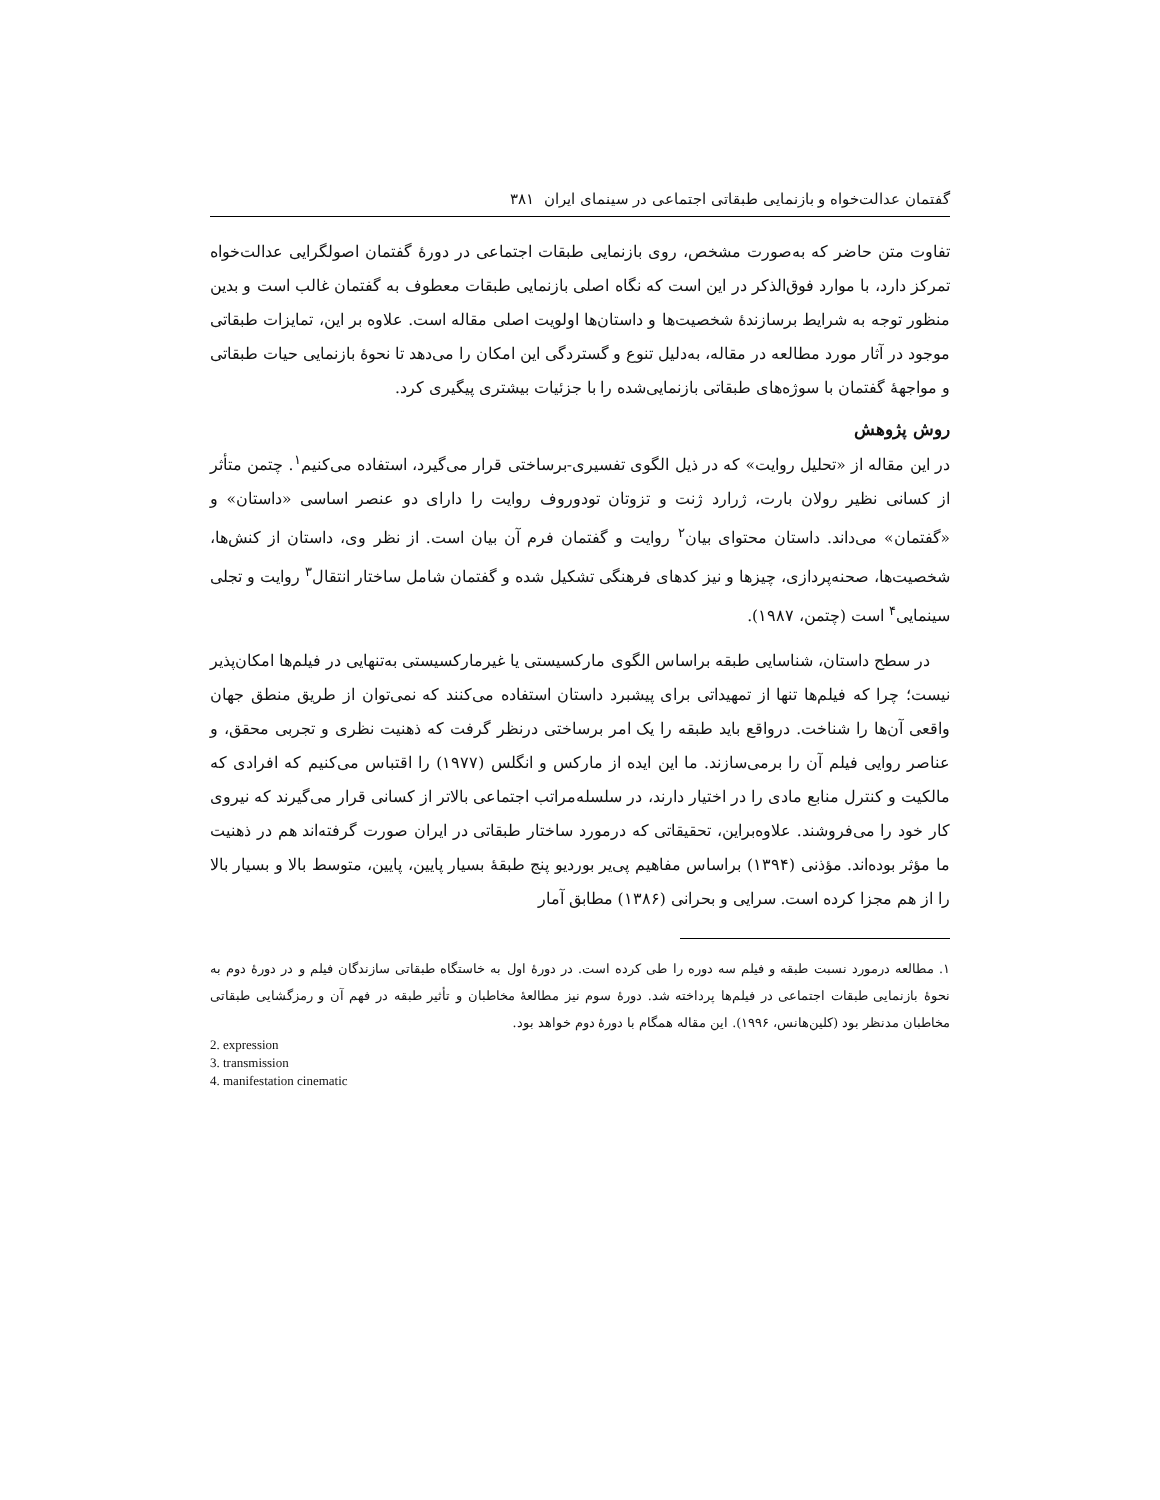گفتمان عدالت‌خواه و بازنمایی طبقاتی اجتماعی در سینمای ایران ۳۸۱
تفاوت متن حاضر که به‌صورت مشخص، روی بازنمایی طبقات اجتماعی در دورهٔ گفتمان اصولگرایی عدالت‌خواه تمرکز دارد، با موارد فوق‌الذکر در این است که نگاه اصلی بازنمایی طبقات معطوف به گفتمان غالب است و بدین منظور توجه به شرایط برسازندهٔ شخصیت‌ها و داستان‌ها اولویت اصلی مقاله است. علاوه بر این، تمایزات طبقاتی موجود در آثار مورد مطالعه در مقاله، به‌دلیل تنوع و گستردگی این امکان را می‌دهد تا نحوهٔ بازنمایی حیات طبقاتی و مواجههٔ گفتمان با سوژه‌های طبقاتی بازنمایی‌شده را با جزئیات بیشتری پیگیری کرد.
روش پژوهش
در این مقاله از «تحلیل روایت» که در ذیل الگوی تفسیری-برساختی قرار می‌گیرد، استفاده می‌کنیم<sup>۱</sup>. چتمن متأثر از کسانی نظیر رولان بارت، ژرارد ژنت و تزوتان تودوروف روایت را دارای دو عنصر اساسی «داستان» و «گفتمان» می‌داند. داستان محتوای بیان<sup>۲</sup> روایت و گفتمان فرم آن بیان است. از نظر وی، داستان از کنش‌ها، شخصیت‌ها، صحنه‌پردازی، چیزها و نیز کدهای فرهنگی تشکیل شده و گفتمان شامل ساختار انتقال<sup>۳</sup> روایت و تجلی سینمایی<sup>۴</sup> است (چتمن، ۱۹۸۷).
در سطح داستان، شناسایی طبقه براساس الگوی مارکسیستی یا غیرمارکسیستی به‌تنهایی در فیلم‌ها امکان‌پذیر نیست؛ چرا که فیلم‌ها تنها از تمهیداتی برای پیشبرد داستان استفاده می‌کنند که نمی‌توان از طریق منطق جهان واقعی آن‌ها را شناخت. درواقع باید طبقه را یک امر برساختی درنظر گرفت که ذهنیت نظری و تجربی محقق، و عناصر روایی فیلم آن را برمی‌سازند. ما این ایده از مارکس و انگلس (۱۹۷۷) را اقتباس می‌کنیم که افرادی که مالکیت و کنترل منابع مادی را در اختیار دارند، در سلسله‌مراتب اجتماعی بالاتر از کسانی قرار می‌گیرند که نیروی کار خود را می‌فروشند. علاوه‌براین، تحقیقاتی که درمورد ساختار طبقاتی در ایران صورت گرفته‌اند هم در ذهنیت ما مؤثر بوده‌اند. مؤذنی (۱۳۹۴) براساس مفاهیم پی‌یر بوردیو پنج طبقهٔ بسیار پایین، پایین، متوسط بالا و بسیار بالا را از هم مجزا کرده است. سرایی و بحرانی (۱۳۸۶) مطابق آمار
۱. مطالعه درمورد نسبت طبقه و فیلم سه دوره را طی کرده است. در دورهٔ اول به خاستگاه طبقاتی سازندگان فیلم و در دورهٔ دوم به نحوهٔ بازنمایی طبقات اجتماعی در فیلم‌ها پرداخته شد. دورهٔ سوم نیز مطالعهٔ مخاطبان و تأثیر طبقه در فهم آن و رمزگشایی طبقاتی مخاطبان مدنظر بود (کلین‌هانس، ۱۹۹۶). این مقاله همگام با دورهٔ دوم خواهد بود.
2. expression
3. transmission
4. manifestation cinematic